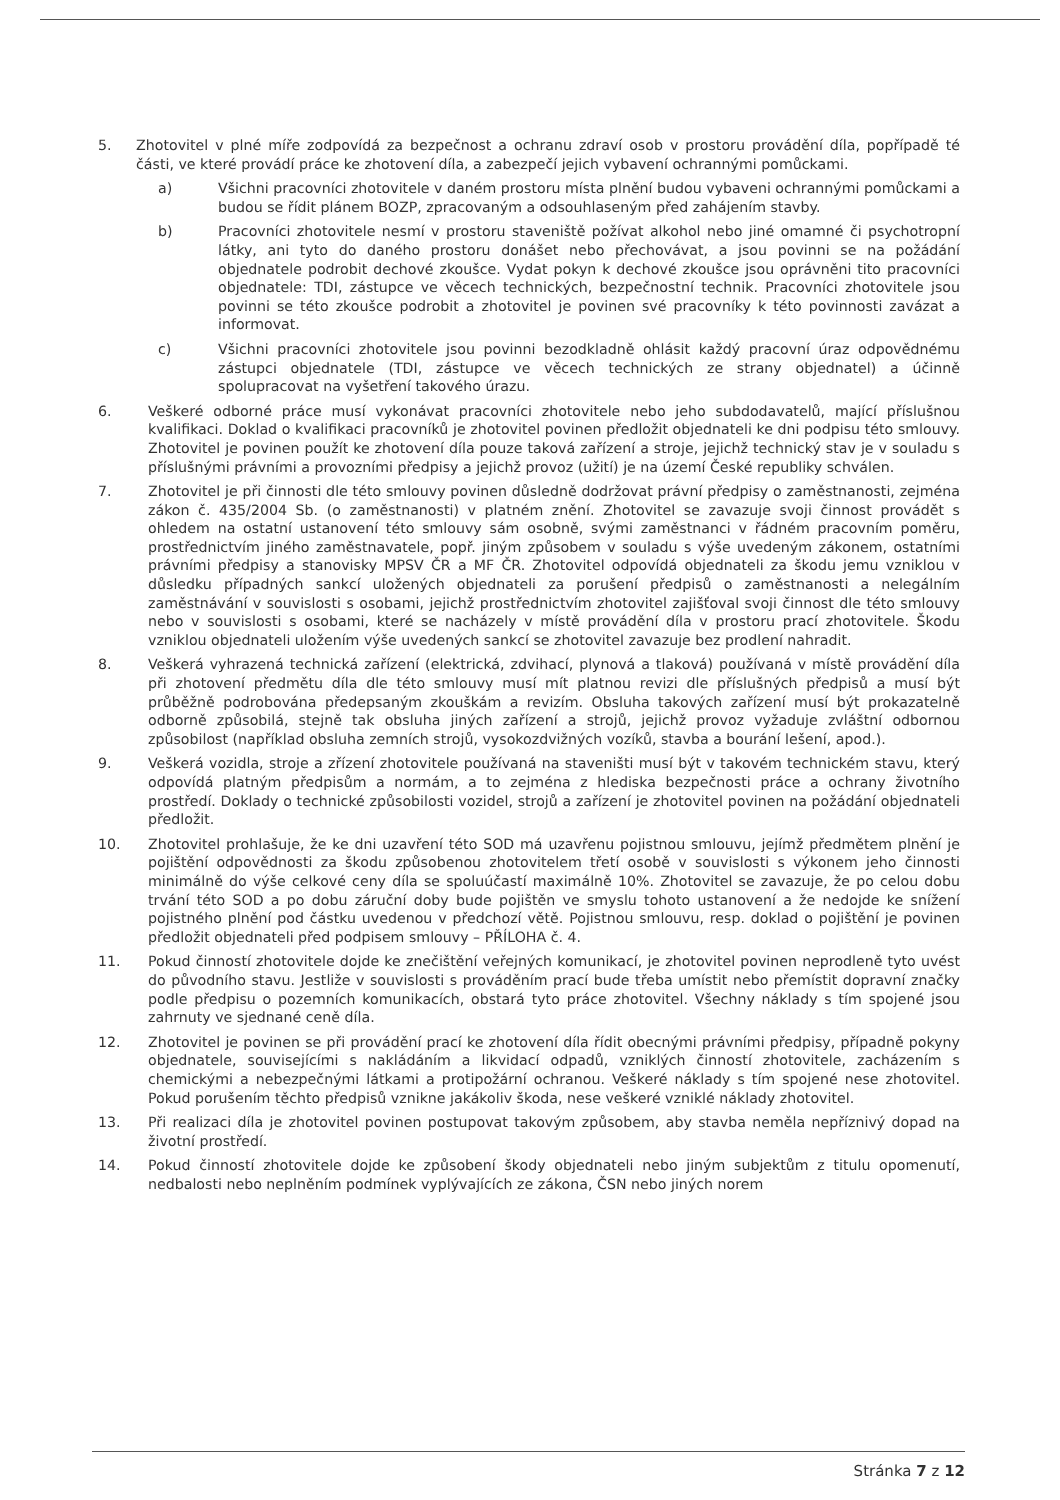5. Zhotovitel v plné míře zodpovídá za bezpečnost a ochranu zdraví osob v prostoru provádění díla, popřípadě té části, ve které provádí práce ke zhotovení díla, a zabezpečí jejich vybavení ochrannými pomůckami.
a) Všichni pracovníci zhotovitele v daném prostoru místa plnění budou vybaveni ochrannými pomůckami a budou se řídit plánem BOZP, zpracovaným a odsouhlaseným před zahájením stavby.
b) Pracovníci zhotovitele nesmí v prostoru staveniště požívat alkohol nebo jiné omamné či psychotropní látky, ani tyto do daného prostoru donášet nebo přechovávat, a jsou povinni se na požádání objednatele podrobit dechové zkoušce. Vydat pokyn k dechové zkoušce jsou oprávněni tito pracovníci objednatele: TDI, zástupce ve věcech technických, bezpečnostní technik. Pracovníci zhotovitele jsou povinni se této zkoušce podrobit a zhotovitel je povinen své pracovníky k této povinnosti zavázat a informovat.
c) Všichni pracovníci zhotovitele jsou povinni bezodkladně ohlásit každý pracovní úraz odpovědnému zástupci objednatele (TDI, zástupce ve věcech technických ze strany objednatel) a účinně spolupracovat na vyšetření takového úrazu.
6. Veškeré odborné práce musí vykonávat pracovníci zhotovitele nebo jeho subdodavatelů, mající příslušnou kvalifikaci. Doklad o kvalifikaci pracovníků je zhotovitel povinen předložit objednateli ke dni podpisu této smlouvy. Zhotovitel je povinen použít ke zhotovení díla pouze taková zařízení a stroje, jejichž technický stav je v souladu s příslušnými právními a provozními předpisy a jejichž provoz (užití) je na území České republiky schválen.
7. Zhotovitel je při činnosti dle této smlouvy povinen důsledně dodržovat právní předpisy o zaměstnanosti, zejména zákon č. 435/2004 Sb. (o zaměstnanosti) v platném znění. Zhotovitel se zavazuje svoji činnost provádět s ohledem na ostatní ustanovení této smlouvy sám osobně, svými zaměstnanci v řádném pracovním poměru, prostřednictvím jiného zaměstnavatele, popř. jiným způsobem v souladu s výše uvedeným zákonem, ostatními právními předpisy a stanovisky MPSV ČR a MF ČR. Zhotovitel odpovídá objednateli za škodu jemu vzniklou v důsledku případných sankcí uložených objednateli za porušení předpisů o zaměstnanosti a nelegálním zaměstnávání v souvislosti s osobami, jejichž prostřednictvím zhotovitel zajišťoval svoji činnost dle této smlouvy nebo v souvislosti s osobami, které se nacházely v místě provádění díla v prostoru prací zhotovitele. Škodu vzniklou objednateli uložením výše uvedených sankcí se zhotovitel zavazuje bez prodlení nahradit.
8. Veškerá vyhrazená technická zařízení (elektrická, zdvihací, plynová a tlaková) používaná v místě provádění díla při zhotovení předmětu díla dle této smlouvy musí mít platnou revizi dle příslušných předpisů a musí být průběžně podrobována předepsaným zkouškám a revizím. Obsluha takových zařízení musí být prokazatelně odborně způsobilá, stejně tak obsluha jiných zařízení a strojů, jejichž provoz vyžaduje zvláštní odbornou způsobilost (například obsluha zemních strojů, vysokozdvižných vozíků, stavba a bourání lešení, apod.).
9. Veškerá vozidla, stroje a zřízení zhotovitele používaná na staveništi musí být v takovém technickém stavu, který odpovídá platným předpisům a normám, a to zejména z hlediska bezpečnosti práce a ochrany životního prostředí. Doklady o technické způsobilosti vozidel, strojů a zařízení je zhotovitel povinen na požádání objednateli předložit.
10. Zhotovitel prohlašuje, že ke dni uzavření této SOD má uzavřenu pojistnou smlouvu, jejímž předmětem plnění je pojištění odpovědnosti za škodu způsobenou zhotovitelem třetí osobě v souvislosti s výkonem jeho činnosti minimálně do výše celkové ceny díla se spoluúčastí maximálně 10%. Zhotovitel se zavazuje, že po celou dobu trvání této SOD a po dobu záruční doby bude pojištěn ve smyslu tohoto ustanovení a že nedojde ke snížení pojistného plnění pod částku uvedenou v předchozí větě. Pojistnou smlouvu, resp. doklad o pojištění je povinen předložit objednateli před podpisem smlouvy – PŘÍLOHA č. 4.
11. Pokud činností zhotovitele dojde ke znečištění veřejných komunikací, je zhotovitel povinen neprodleně tyto uvést do původního stavu. Jestliže v souvislosti s prováděním prací bude třeba umístit nebo přemístit dopravní značky podle předpisu o pozemních komunikacích, obstará tyto práce zhotovitel. Všechny náklady s tím spojené jsou zahrnuty ve sjednané ceně díla.
12. Zhotovitel je povinen se při provádění prací ke zhotovení díla řídit obecnými právními předpisy, případně pokyny objednatele, souvisejícími s nakládáním a likvidací odpadů, vzniklých činností zhotovitele, zacházením s chemickými a nebezpečnými látkami a protipožární ochranou. Veškeré náklady s tím spojené nese zhotovitel. Pokud porušením těchto předpisů vznikne jakákoliv škoda, nese veškeré vzniklé náklady zhotovitel.
13. Při realizaci díla je zhotovitel povinen postupovat takovým způsobem, aby stavba neměla nepříznivý dopad na životní prostředí.
14. Pokud činností zhotovitele dojde ke způsobení škody objednateli nebo jiným subjektům z titulu opomenutí, nedbalosti nebo neplněním podmínek vyplývajících ze zákona, ČSN nebo jiných norem
Stránka 7 z 12